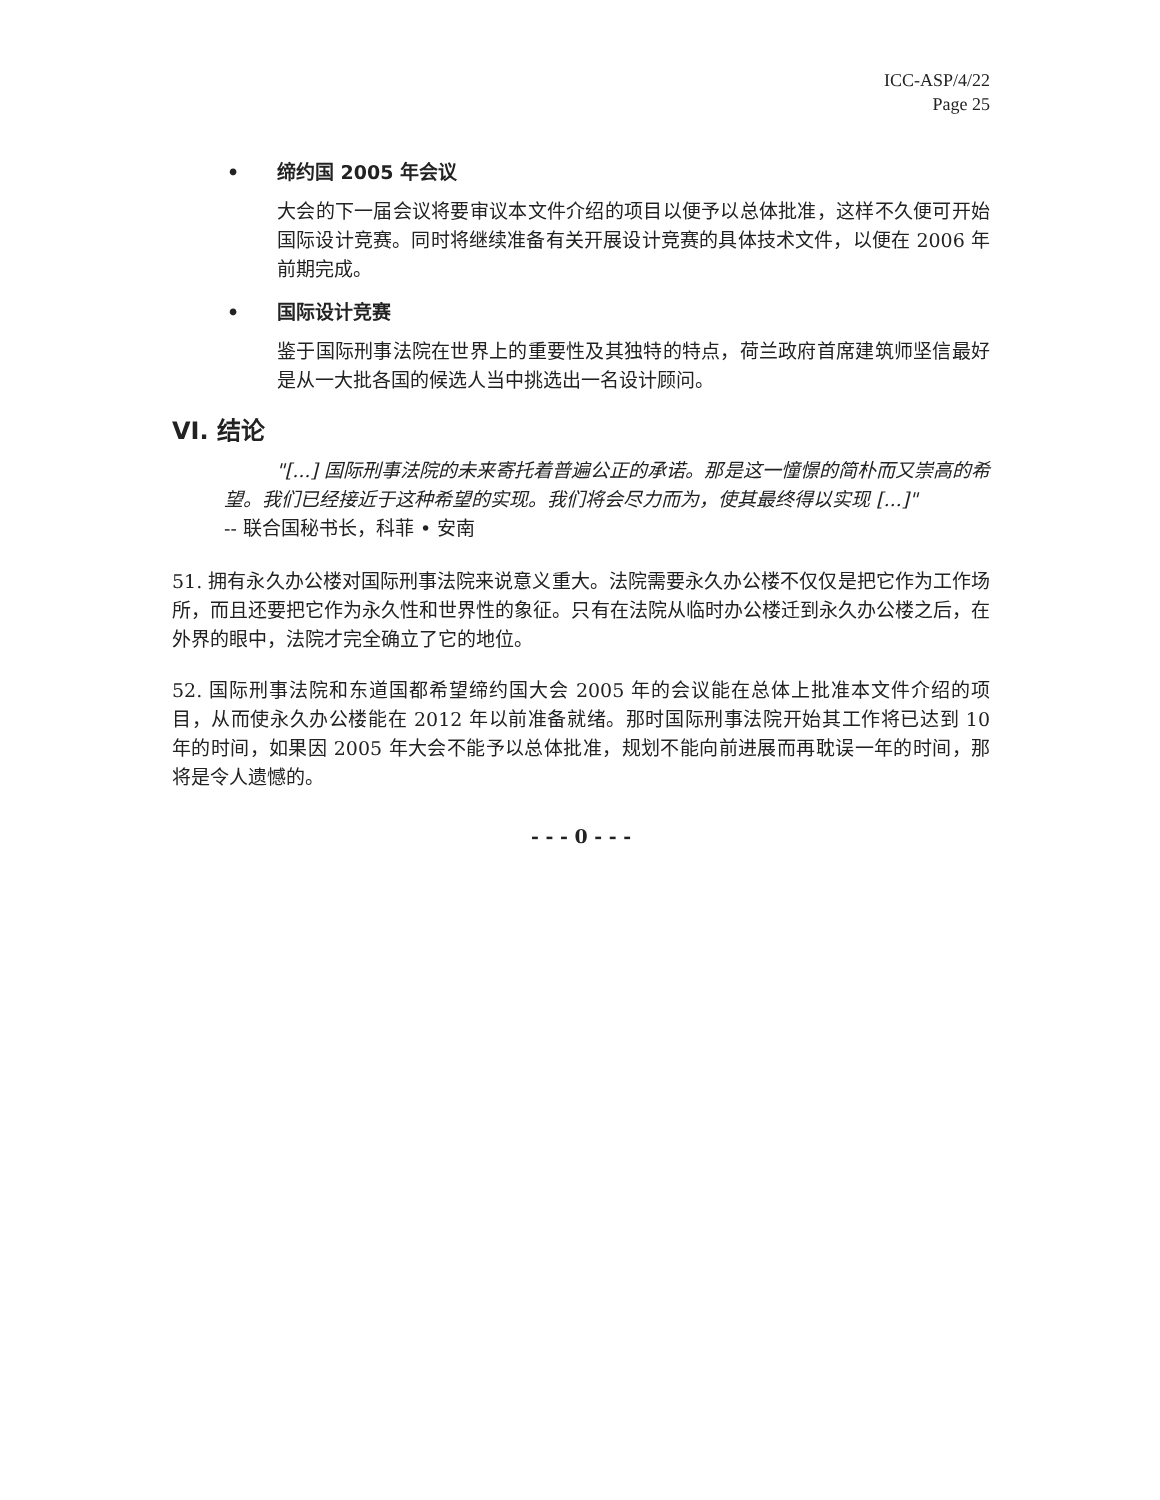ICC-ASP/4/22
Page 25
• 缔约国 2005 年会议
大会的下一届会议将要审议本文件介绍的项目以便予以总体批准，这样不久便可开始国际设计竞赛。同时将继续准备有关开展设计竞赛的具体技术文件，以便在 2006 年前期完成。
• 国际设计竞赛
鉴于国际刑事法院在世界上的重要性及其独特的特点，荷兰政府首席建筑师坚信最好是从一大批各国的候选人当中挑选出一名设计顾问。
VI. 结论
"[...] 国际刑事法院的未来寄托着普遍公正的承诺。那是这一憧憬的简朴而又崇高的希望。我们已经接近于这种希望的实现。我们将会尽力而为，使其最终得以实现 [...]"
-- 联合国秘书长，科菲 • 安南
51. 拥有永久办公楼对国际刑事法院来说意义重大。法院需要永久办公楼不仅仅是把它作为工作场所，而且还要把它作为永久性和世界性的象征。只有在法院从临时办公楼迁到永久办公楼之后，在外界的眼中，法院才完全确立了它的地位。
52. 国际刑事法院和东道国都希望缔约国大会 2005 年的会议能在总体上批准本文件介绍的项目，从而使永久办公楼能在 2012 年以前准备就绪。那时国际刑事法院开始其工作将已达到 10 年的时间，如果因 2005 年大会不能予以总体批准，规划不能向前进展而再耽误一年的时间，那将是令人遗憾的。
- - - 0 - - -